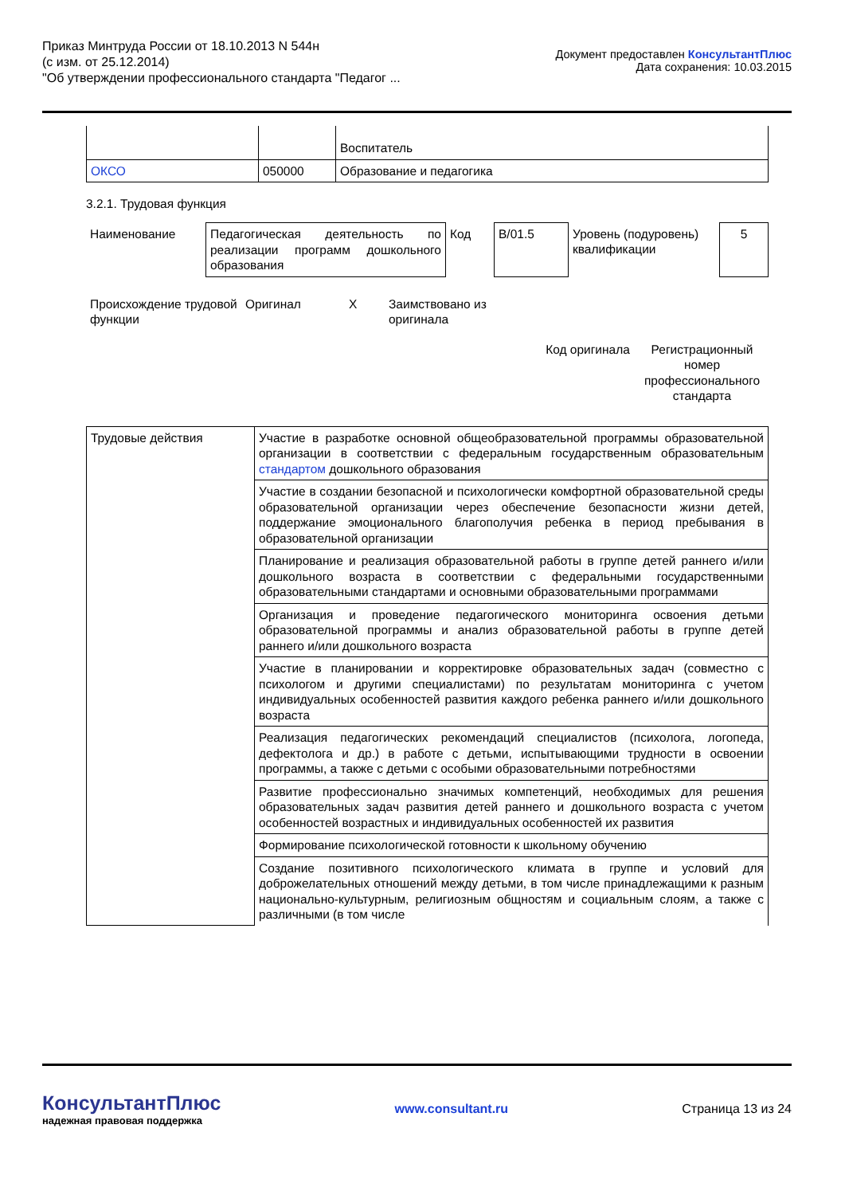Приказ Минтруда России от 18.10.2013 N 544н
(с изм. от 25.12.2014)
"Об утверждении профессионального стандарта "Педагог ...
Документ предоставлен КонсультантПлюс
Дата сохранения: 10.03.2015
| | | Воспитатель |
| ОКСО | 050000 | Образование и педагогика |
3.2.1. Трудовая функция
| Наименование | Педагогическая деятельность по реализации программ дошкольного образования | Код | B/01.5 | Уровень (подуровень) квалификации | 5 |
| Происхождение трудовой функции | Оригинал | X | Заимствовано из оригинала | |
| | Код оригинала | Регистрационный номер профессионального стандарта |
| Трудовые действия | Участие в разработке основной общеобразовательной программы образовательной организации в соответствии с федеральным государственным образовательным стандартом дошкольного образования |
| | Участие в создании безопасной и психологически комфортной образовательной среды образовательной организации через обеспечение безопасности жизни детей, поддержание эмоционального благополучия ребенка в период пребывания в образовательной организации |
| | Планирование и реализация образовательной работы в группе детей раннего и/или дошкольного возраста в соответствии с федеральными государственными образовательными стандартами и основными образовательными программами |
| | Организация и проведение педагогического мониторинга освоения детьми образовательной программы и анализ образовательной работы в группе детей раннего и/или дошкольного возраста |
| | Участие в планировании и корректировке образовательных задач (совместно с психологом и другими специалистами) по результатам мониторинга с учетом индивидуальных особенностей развития каждого ребенка раннего и/или дошкольного возраста |
| | Реализация педагогических рекомендаций специалистов (психолога, логопеда, дефектолога и др.) в работе с детьми, испытывающими трудности в освоении программы, а также с детьми с особыми образовательными потребностями |
| | Развитие профессионально значимых компетенций, необходимых для решения образовательных задач развития детей раннего и дошкольного возраста с учетом особенностей возрастных и индивидуальных особенностей их развития |
| | Формирование психологической готовности к школьному обучению |
| | Создание позитивного психологического климата в группе и условий для доброжелательных отношений между детьми, в том числе принадлежащими к разным национально-культурным, религиозным общностям и социальным слоям, а также с различными (в том числе |
КонсультантПлюс
надежная правовая поддержка
www.consultant.ru Страница 13 из 24